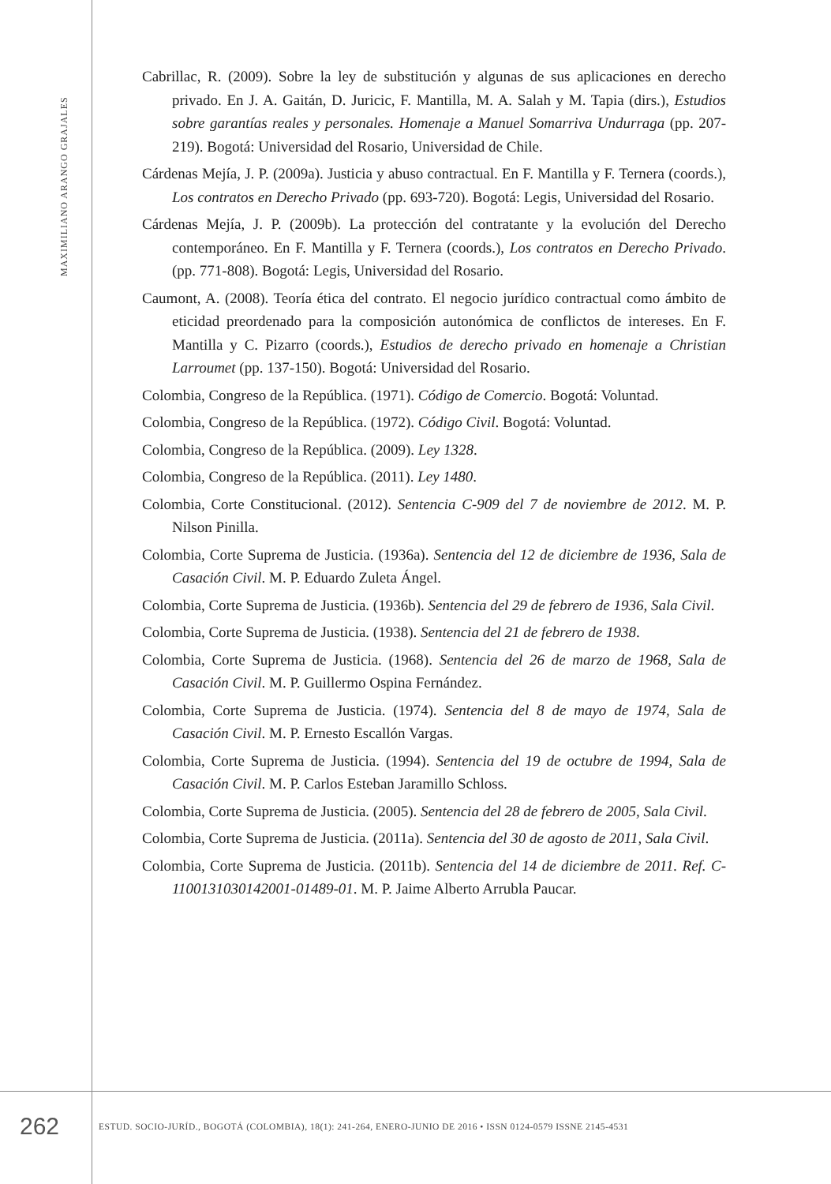MAXIMILIANO ARANGO GRAJALES
Cabrillac, R. (2009). Sobre la ley de substitución y algunas de sus aplicaciones en derecho privado. En J. A. Gaitán, D. Juricic, F. Mantilla, M. A. Salah y M. Tapia (dirs.), Estudios sobre garantías reales y personales. Homenaje a Manuel Somarriva Undurraga (pp. 207-219). Bogotá: Universidad del Rosario, Universidad de Chile.
Cárdenas Mejía, J. P. (2009a). Justicia y abuso contractual. En F. Mantilla y F. Ternera (coords.), Los contratos en Derecho Privado (pp. 693-720). Bogotá: Legis, Universidad del Rosario.
Cárdenas Mejía, J. P. (2009b). La protección del contratante y la evolución del Derecho contemporáneo. En F. Mantilla y F. Ternera (coords.), Los contratos en Derecho Privado. (pp. 771-808). Bogotá: Legis, Universidad del Rosario.
Caumont, A. (2008). Teoría ética del contrato. El negocio jurídico contractual como ámbito de eticidad preordenado para la composición autonómica de conflictos de intereses. En F. Mantilla y C. Pizarro (coords.), Estudios de derecho privado en homenaje a Christian Larroumet (pp. 137-150). Bogotá: Universidad del Rosario.
Colombia, Congreso de la República. (1971). Código de Comercio. Bogotá: Voluntad.
Colombia, Congreso de la República. (1972). Código Civil. Bogotá: Voluntad.
Colombia, Congreso de la República. (2009). Ley 1328.
Colombia, Congreso de la República. (2011). Ley 1480.
Colombia, Corte Constitucional. (2012). Sentencia C-909 del 7 de noviembre de 2012. M. P. Nilson Pinilla.
Colombia, Corte Suprema de Justicia. (1936a). Sentencia del 12 de diciembre de 1936, Sala de Casación Civil. M. P. Eduardo Zuleta Ángel.
Colombia, Corte Suprema de Justicia. (1936b). Sentencia del 29 de febrero de 1936, Sala Civil.
Colombia, Corte Suprema de Justicia. (1938). Sentencia del 21 de febrero de 1938.
Colombia, Corte Suprema de Justicia. (1968). Sentencia del 26 de marzo de 1968, Sala de Casación Civil. M. P. Guillermo Ospina Fernández.
Colombia, Corte Suprema de Justicia. (1974). Sentencia del 8 de mayo de 1974, Sala de Casación Civil. M. P. Ernesto Escallón Vargas.
Colombia, Corte Suprema de Justicia. (1994). Sentencia del 19 de octubre de 1994, Sala de Casación Civil. M. P. Carlos Esteban Jaramillo Schloss.
Colombia, Corte Suprema de Justicia. (2005). Sentencia del 28 de febrero de 2005, Sala Civil.
Colombia, Corte Suprema de Justicia. (2011a). Sentencia del 30 de agosto de 2011, Sala Civil.
Colombia, Corte Suprema de Justicia. (2011b). Sentencia del 14 de diciembre de 2011. Ref. C-1100131030142001-01489-01. M. P. Jaime Alberto Arrubla Paucar.
262
ESTUD. SOCIO-JURÍD., BOGOTÁ (COLOMBIA), 18(1): 241-264, ENERO-JUNIO DE 2016 • ISSN 0124-0579 ISSNE 2145-4531